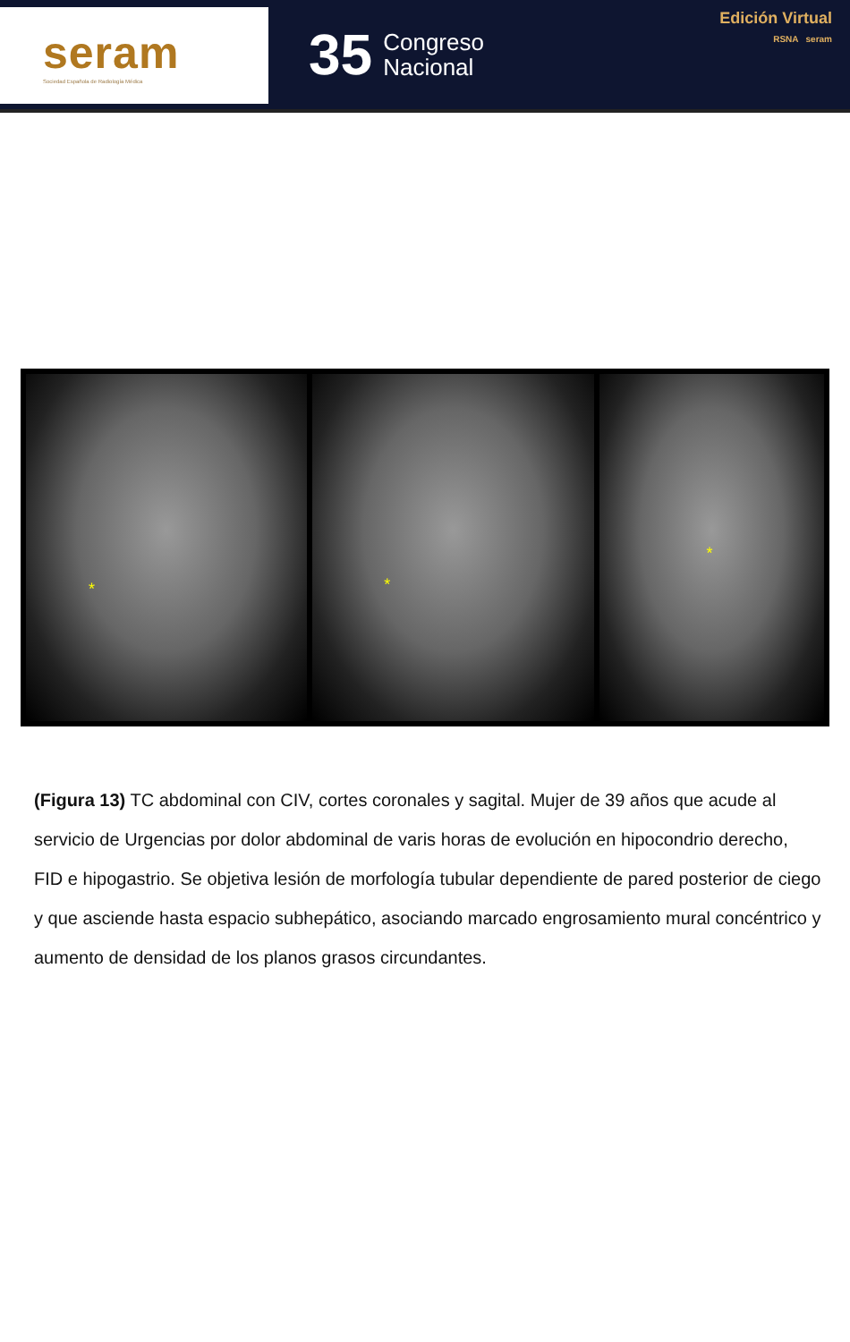seram
Sociedad Española de Radiología Médica
35 Congreso
Nacional
Edición Virtual
RSNA seram
*
*
*
(Figura 13) TC abdominal con CIV, cortes coronales y sagital. Mujer de 39 años que acude al servicio de Urgencias por dolor abdominal de varis horas de evolución en hipocondrio derecho, FID e hipogastrio. Se objetiva lesión de morfología tubular dependiente de pared posterior de ciego y que asciende hasta espacio subhepático, asociando marcado engrosamiento mural concéntrico y aumento de densidad de los planos grasos circundantes.